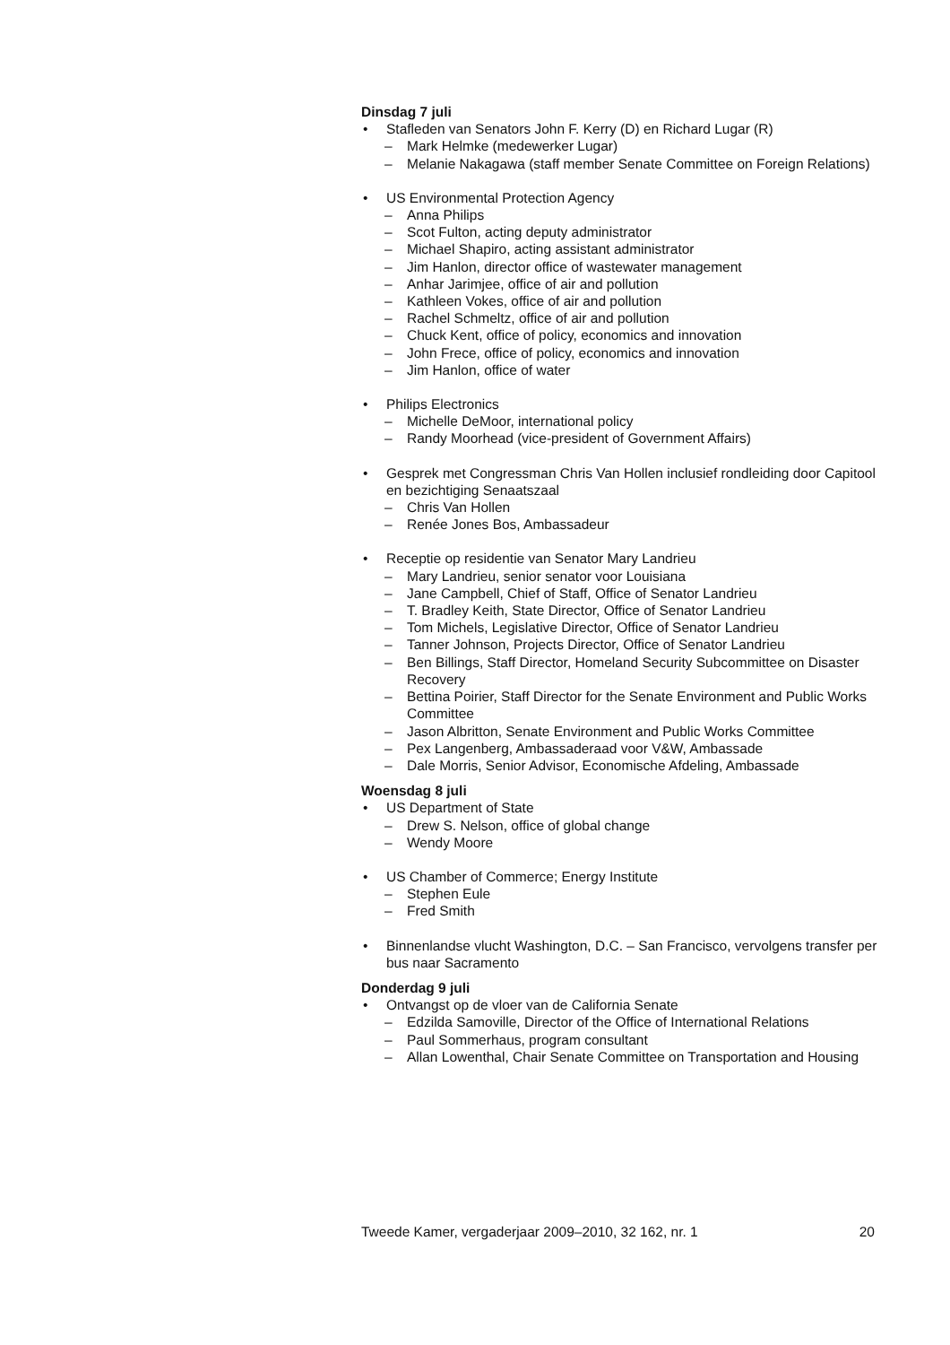Dinsdag 7 juli
• Stafleden van Senators John F. Kerry (D) en Richard Lugar (R)
– Mark Helmke (medewerker Lugar)
– Melanie Nakagawa (staff member Senate Committee on Foreign Relations)
• US Environmental Protection Agency
– Anna Philips
– Scot Fulton, acting deputy administrator
– Michael Shapiro, acting assistant administrator
– Jim Hanlon, director office of wastewater management
– Anhar Jarimjee, office of air and pollution
– Kathleen Vokes, office of air and pollution
– Rachel Schmeltz, office of air and pollution
– Chuck Kent, office of policy, economics and innovation
– John Frece, office of policy, economics and innovation
– Jim Hanlon, office of water
• Philips Electronics
– Michelle DeMoor, international policy
– Randy Moorhead (vice-president of Government Affairs)
• Gesprek met Congressman Chris Van Hollen inclusief rondleiding door Capitool en bezichtiging Senaatszaal
– Chris Van Hollen
– Renée Jones Bos, Ambassadeur
• Receptie op residentie van Senator Mary Landrieu
– Mary Landrieu, senior senator voor Louisiana
– Jane Campbell, Chief of Staff, Office of Senator Landrieu
– T. Bradley Keith, State Director, Office of Senator Landrieu
– Tom Michels, Legislative Director, Office of Senator Landrieu
– Tanner Johnson, Projects Director, Office of Senator Landrieu
– Ben Billings, Staff Director, Homeland Security Subcommittee on Disaster Recovery
– Bettina Poirier, Staff Director for the Senate Environment and Public Works Committee
– Jason Albritton, Senate Environment and Public Works Committee
– Pex Langenberg, Ambassaderaad voor V&W, Ambassade
– Dale Morris, Senior Advisor, Economische Afdeling, Ambassade
Woensdag 8 juli
• US Department of State
– Drew S. Nelson, office of global change
– Wendy Moore
• US Chamber of Commerce; Energy Institute
– Stephen Eule
– Fred Smith
• Binnenlandse vlucht Washington, D.C. – San Francisco, vervolgens transfer per bus naar Sacramento
Donderdag 9 juli
• Ontvangst op de vloer van de California Senate
– Edzilda Samoville, Director of the Office of International Relations
– Paul Sommerhaus, program consultant
– Allan Lowenthal, Chair Senate Committee on Transportation and Housing
Tweede Kamer, vergaderjaar 2009–2010, 32 162, nr. 1 20